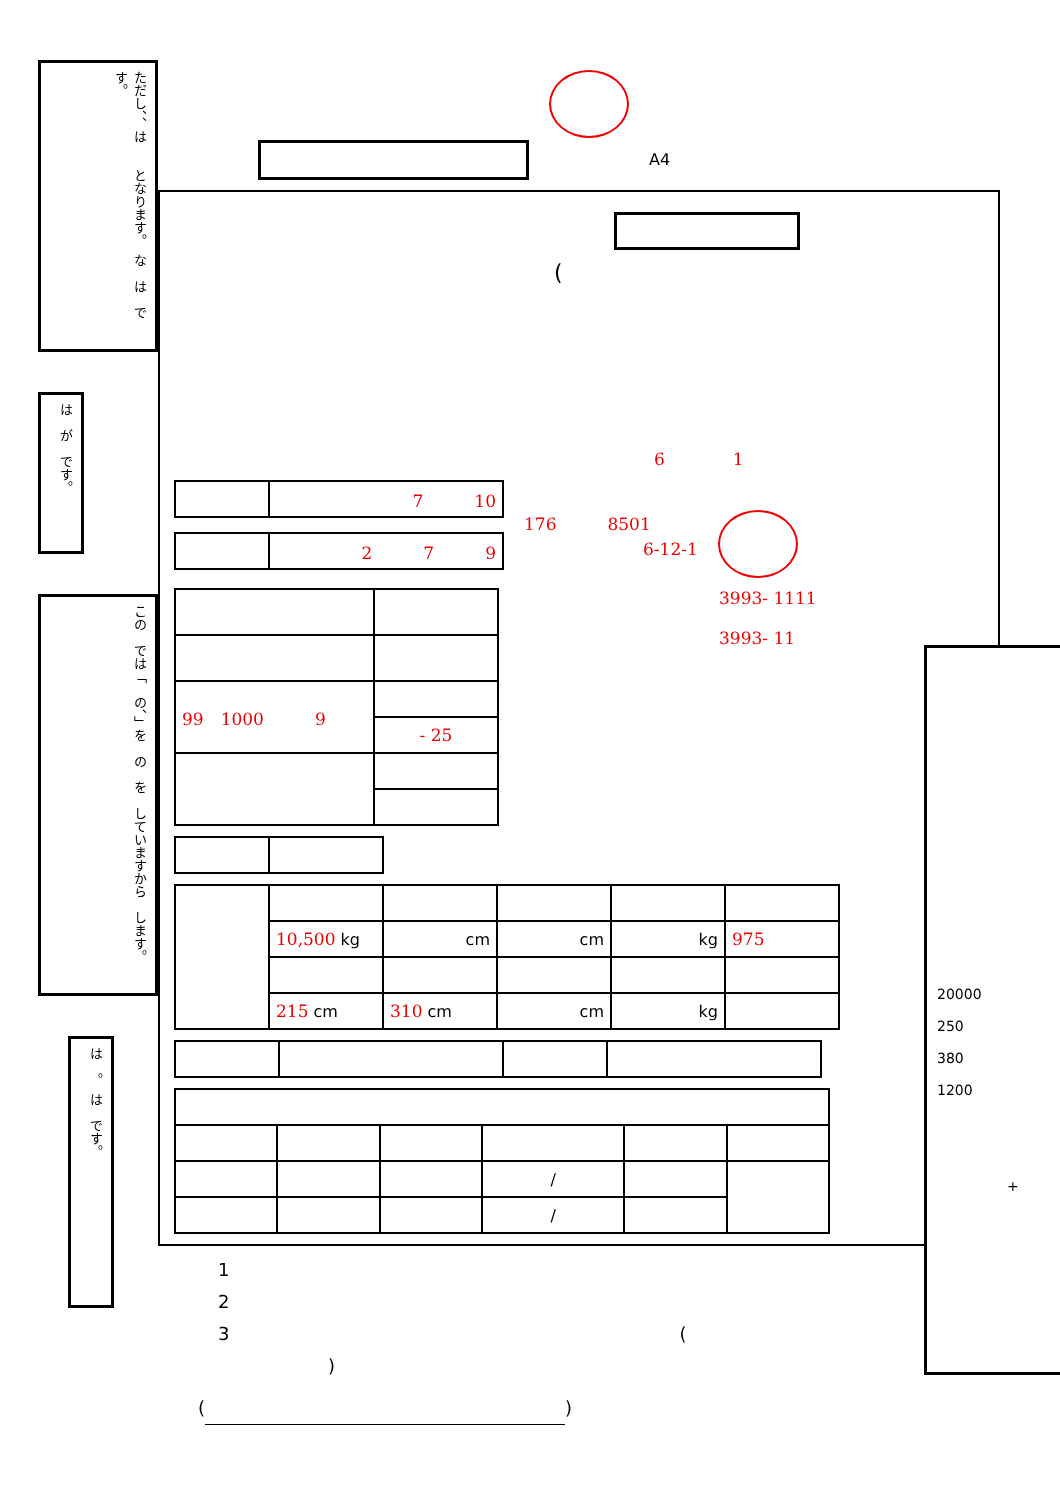ただし、、は　　となります。　な　は　です。
は　が　です。
この　では「　の、」を　の　を　していますから　します。
は　。　は　です。
A4
(
6　　　　1
| | 7 10 |
| | 2 7 9 |
176　　　8501
　　　　　　　6-12-1
| 99 1000 9 | |
| | - 25 |
3993- 1111
3993- 11
| | 10,500 kg | cm | cm | kg | 975 |
| | 215 cm | 310 cm | cm | kg | |
| | | | / | | |
| | | | / | | |
1
2
3　　　　　　　　　　　　　　　　　　　　　　　　　(
)
( )
20000
250
380
1200
+